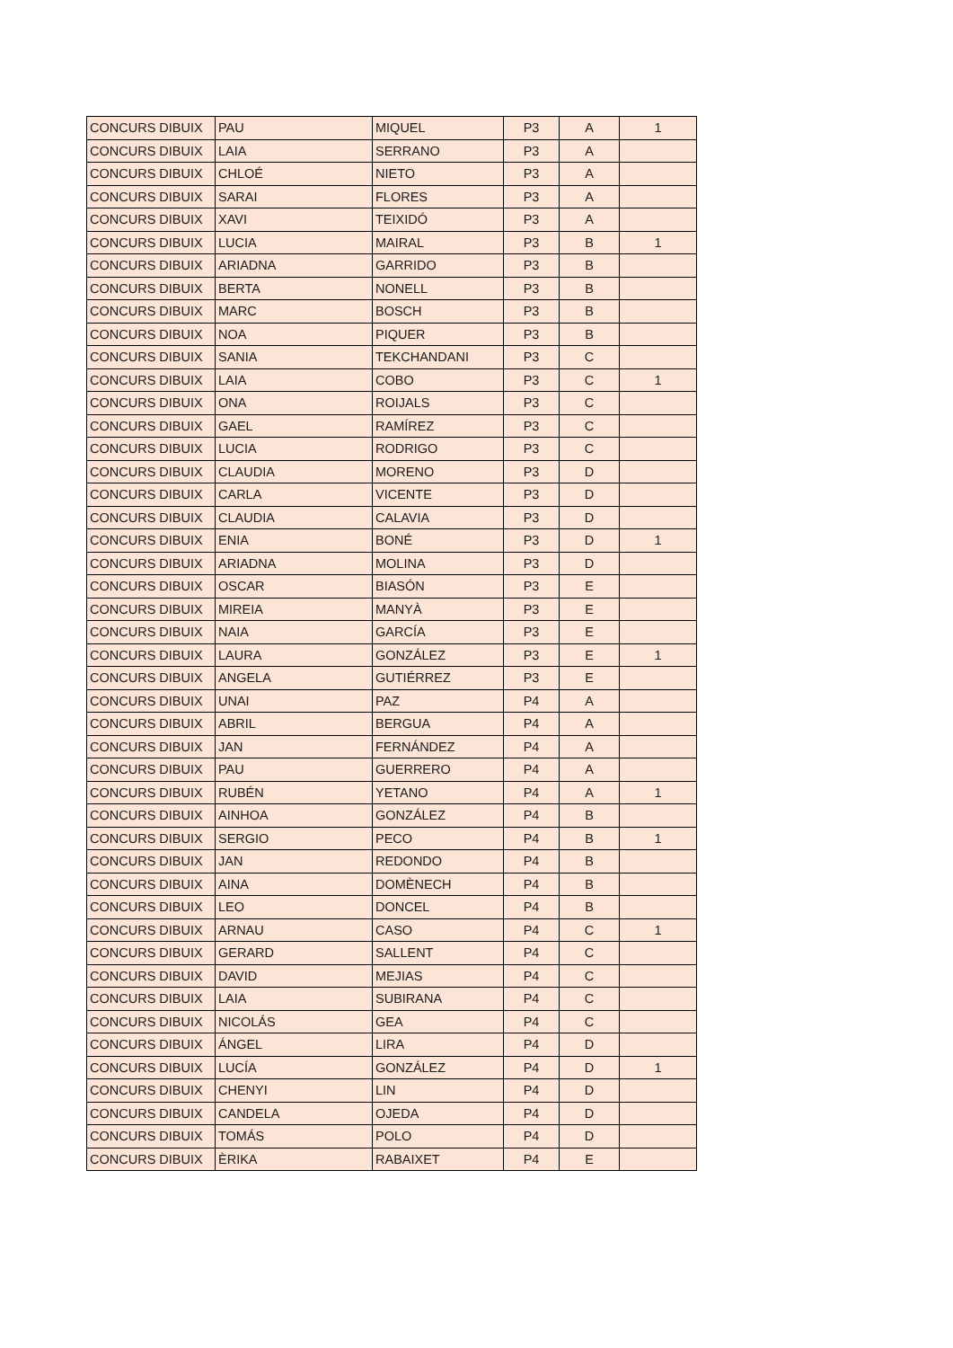| CONCURS DIBUIX | PAU | MIQUEL | P3 | A | 1 |
| CONCURS DIBUIX | LAIA | SERRANO | P3 | A | |
| CONCURS DIBUIX | CHLOÉ | NIETO | P3 | A | |
| CONCURS DIBUIX | SARAI | FLORES | P3 | A | |
| CONCURS DIBUIX | XAVI | TEIXIDÓ | P3 | A | |
| CONCURS DIBUIX | LUCIA | MAIRAL | P3 | B | 1 |
| CONCURS DIBUIX | ARIADNA | GARRIDO | P3 | B | |
| CONCURS DIBUIX | BERTA | NONELL | P3 | B | |
| CONCURS DIBUIX | MARC | BOSCH | P3 | B | |
| CONCURS DIBUIX | NOA | PIQUER | P3 | B | |
| CONCURS DIBUIX | SANIA | TEKCHANDANI | P3 | C | |
| CONCURS DIBUIX | LAIA | COBO | P3 | C | 1 |
| CONCURS DIBUIX | ONA | ROIJALS | P3 | C | |
| CONCURS DIBUIX | GAEL | RAMÍREZ | P3 | C | |
| CONCURS DIBUIX | LUCIA | RODRIGO | P3 | C | |
| CONCURS DIBUIX | CLAUDIA | MORENO | P3 | D | |
| CONCURS DIBUIX | CARLA | VICENTE | P3 | D | |
| CONCURS DIBUIX | CLAUDIA | CALAVIA | P3 | D | |
| CONCURS DIBUIX | ENIA | BONÉ | P3 | D | 1 |
| CONCURS DIBUIX | ARIADNA | MOLINA | P3 | D | |
| CONCURS DIBUIX | OSCAR | BIASÓN | P3 | E | |
| CONCURS DIBUIX | MIREIA | MANYÀ | P3 | E | |
| CONCURS DIBUIX | NAIA | GARCÍA | P3 | E | |
| CONCURS DIBUIX | LAURA | GONZÁLEZ | P3 | E | 1 |
| CONCURS DIBUIX | ANGELA | GUTIÉRREZ | P3 | E | |
| CONCURS DIBUIX | UNAI | PAZ | P4 | A | |
| CONCURS DIBUIX | ABRIL | BERGUA | P4 | A | |
| CONCURS DIBUIX | JAN | FERNÁNDEZ | P4 | A | |
| CONCURS DIBUIX | PAU | GUERRERO | P4 | A | |
| CONCURS DIBUIX | RUBÉN | YETANO | P4 | A | 1 |
| CONCURS DIBUIX | AINHOA | GONZÁLEZ | P4 | B | |
| CONCURS DIBUIX | SERGIO | PECO | P4 | B | 1 |
| CONCURS DIBUIX | JAN | REDONDO | P4 | B | |
| CONCURS DIBUIX | AINA | DOMÈNECH | P4 | B | |
| CONCURS DIBUIX | LEO | DONCEL | P4 | B | |
| CONCURS DIBUIX | ARNAU | CASO | P4 | C | 1 |
| CONCURS DIBUIX | GERARD | SALLENT | P4 | C | |
| CONCURS DIBUIX | DAVID | MEJIAS | P4 | C | |
| CONCURS DIBUIX | LAIA | SUBIRANA | P4 | C | |
| CONCURS DIBUIX | NICOLÁS | GEA | P4 | C | |
| CONCURS DIBUIX | ÁNGEL | LIRA | P4 | D | |
| CONCURS DIBUIX | LUCÍA | GONZÁLEZ | P4 | D | 1 |
| CONCURS DIBUIX | CHENYI | LIN | P4 | D | |
| CONCURS DIBUIX | CANDELA | OJEDA | P4 | D | |
| CONCURS DIBUIX | TOMÁS | POLO | P4 | D | |
| CONCURS DIBUIX | ÈRIKA | RABAIXET | P4 | E | |